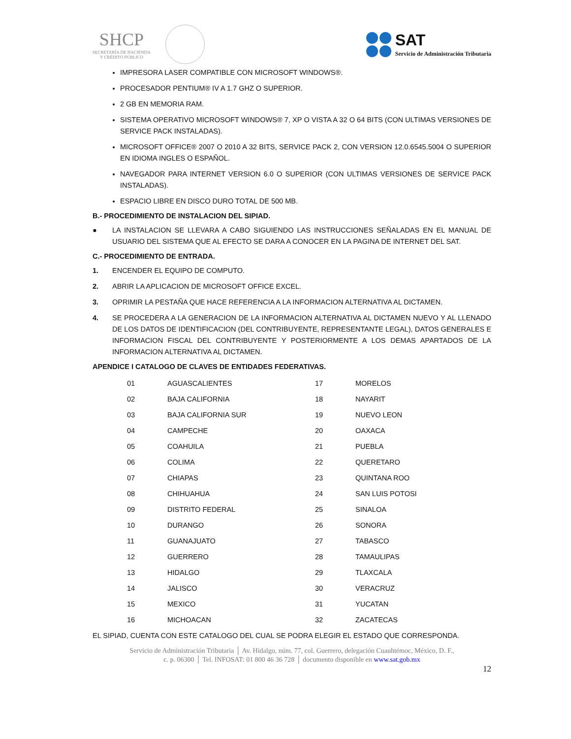SHCP
SECRETARÍA DE HACIENDA
Y CRÉDITO PÚBLICO
SAT
Servicio de Administración Tributaria
IMPRESORA LASER COMPATIBLE CON MICROSOFT WINDOWS®.
PROCESADOR PENTIUM® IV A 1.7 GHZ O SUPERIOR.
2 GB EN MEMORIA RAM.
SISTEMA OPERATIVO MICROSOFT WINDOWS® 7, XP O VISTA A 32 O 64 BITS (CON ULTIMAS VERSIONES DE SERVICE PACK INSTALADAS).
MICROSOFT OFFICE® 2007 O 2010 A 32 BITS, SERVICE PACK 2, CON VERSION 12.0.6545.5004 O SUPERIOR EN IDIOMA INGLES O ESPAÑOL.
NAVEGADOR PARA INTERNET VERSION 6.0 O SUPERIOR (CON ULTIMAS VERSIONES DE SERVICE PACK INSTALADAS).
ESPACIO LIBRE EN DISCO DURO TOTAL DE 500 MB.
B.- PROCEDIMIENTO DE INSTALACION DEL SIPIAD.
● LA INSTALACION SE LLEVARA A CABO SIGUIENDO LAS INSTRUCCIONES SEÑALADAS EN EL MANUAL DE USUARIO DEL SISTEMA QUE AL EFECTO SE DARA A CONOCER EN LA PAGINA DE INTERNET DEL SAT.
C.- PROCEDIMIENTO DE ENTRADA.
1. ENCENDER EL EQUIPO DE COMPUTO.
2. ABRIR LA APLICACION DE MICROSOFT OFFICE EXCEL.
3. OPRIMIR LA PESTAÑA QUE HACE REFERENCIA A LA INFORMACION ALTERNATIVA AL DICTAMEN.
4. SE PROCEDERA A LA GENERACION DE LA INFORMACION ALTERNATIVA AL DICTAMEN NUEVO Y AL LLENADO DE LOS DATOS DE IDENTIFICACION (DEL CONTRIBUYENTE, REPRESENTANTE LEGAL), DATOS GENERALES E INFORMACION FISCAL DEL CONTRIBUYENTE Y POSTERIORMENTE A LOS DEMAS APARTADOS DE LA INFORMACION ALTERNATIVA AL DICTAMEN.
APENDICE I CATALOGO DE CLAVES DE ENTIDADES FEDERATIVAS.
| 01 | AGUASCALIENTES | 17 | MORELOS |
| 02 | BAJA CALIFORNIA | 18 | NAYARIT |
| 03 | BAJA CALIFORNIA SUR | 19 | NUEVO LEON |
| 04 | CAMPECHE | 20 | OAXACA |
| 05 | COAHUILA | 21 | PUEBLA |
| 06 | COLIMA | 22 | QUERETARO |
| 07 | CHIAPAS | 23 | QUINTANA ROO |
| 08 | CHIHUAHUA | 24 | SAN LUIS POTOSI |
| 09 | DISTRITO FEDERAL | 25 | SINALOA |
| 10 | DURANGO | 26 | SONORA |
| 11 | GUANAJUATO | 27 | TABASCO |
| 12 | GUERRERO | 28 | TAMAULIPAS |
| 13 | HIDALGO | 29 | TLAXCALA |
| 14 | JALISCO | 30 | VERACRUZ |
| 15 | MEXICO | 31 | YUCATAN |
| 16 | MICHOACAN | 32 | ZACATECAS |
EL SIPIAD, CUENTA CON ESTE CATALOGO DEL CUAL SE PODRA ELEGIR EL ESTADO QUE CORRESPONDA.
Servicio de Administración Tributaria │ Av. Hidalgo, núm. 77, col. Guerrero, delegación Cuauhtémoc, México, D. F.,
c. p. 06300 │ Tel. INFOSAT: 01 800 46 36 728 │ documento disponible en www.sat.gob.mx
12